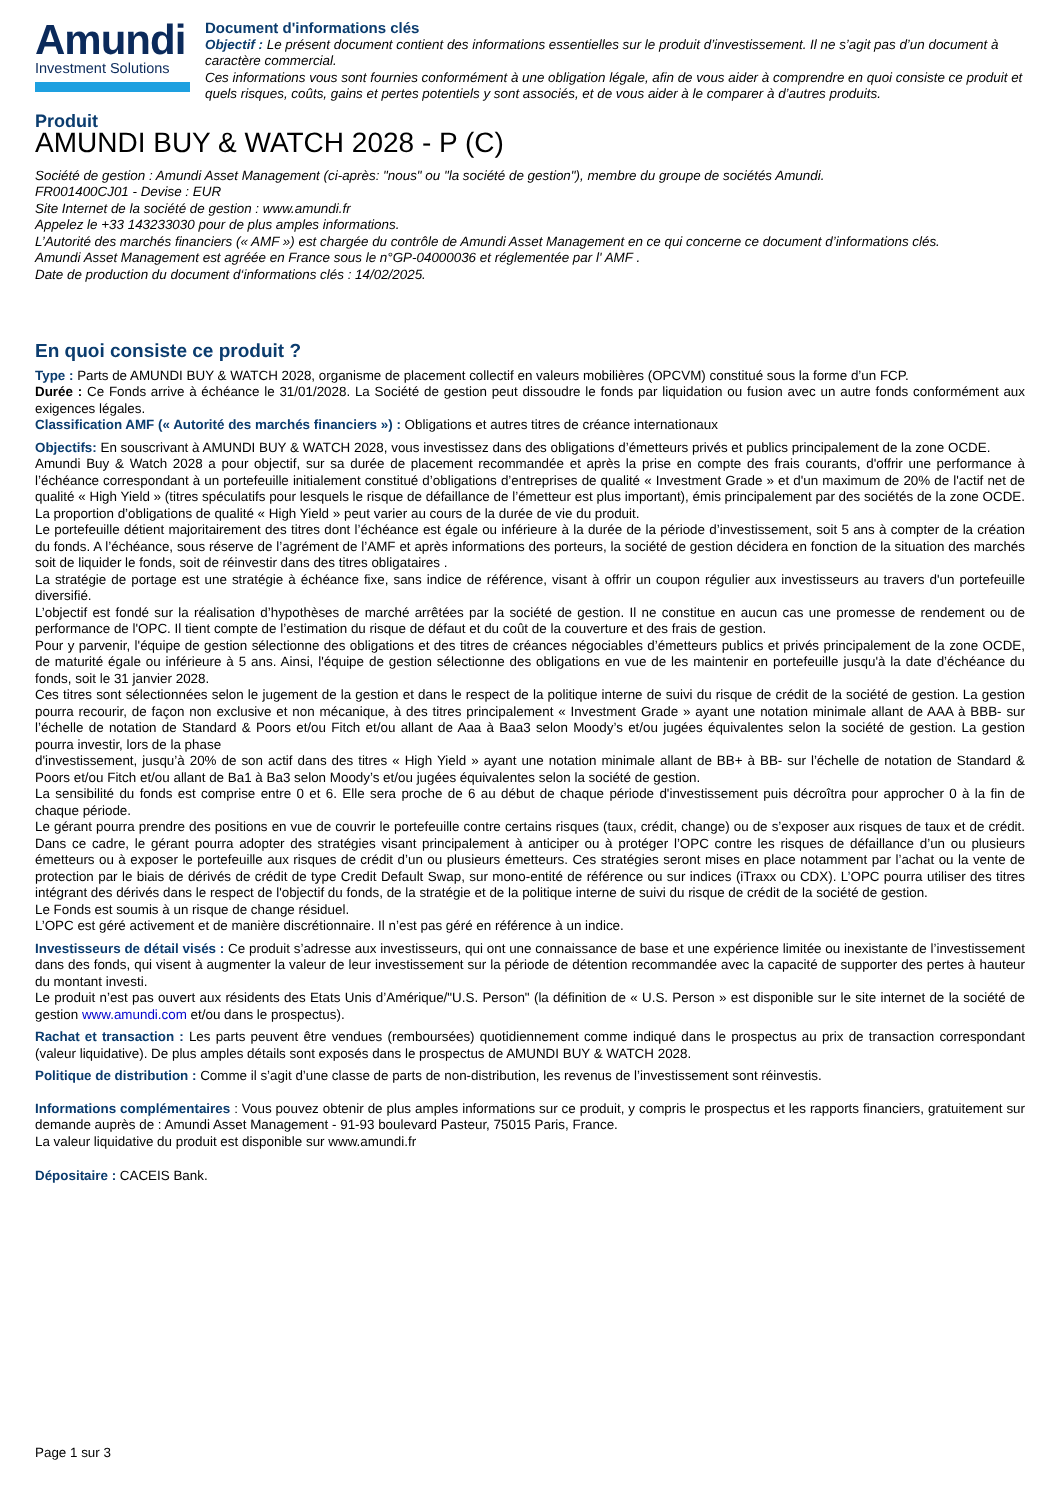Amundi
Investment Solutions
Document d'informations clés
Objectif : Le présent document contient des informations essentielles sur le produit d’investissement. Il ne s’agit pas d’un document à caractère commercial.
Ces informations vous sont fournies conformément à une obligation légale, afin de vous aider à comprendre en quoi consiste ce produit et quels risques, coûts, gains et pertes potentiels y sont associés, et de vous aider à le comparer à d’autres produits.
Produit
AMUNDI BUY & WATCH 2028 - P (C)
Société de gestion : Amundi Asset Management (ci-après: "nous" ou "la société de gestion"), membre du groupe de sociétés Amundi.
FR001400CJ01 - Devise : EUR
Site Internet de la société de gestion : www.amundi.fr
Appelez le +33 143233030 pour de plus amples informations.
L’Autorité des marchés financiers (« AMF ») est chargée du contrôle de Amundi Asset Management en ce qui concerne ce document d’informations clés.
Amundi Asset Management est agréée en France sous le n°GP-04000036 et réglementée par l' AMF .
Date de production du document d‘informations clés : 14/02/2025.
En quoi consiste ce produit ?
Type : Parts de AMUNDI BUY & WATCH 2028, organisme de placement collectif en valeurs mobilières (OPCVM) constitué sous la forme d’un FCP.
Durée : Ce Fonds arrive à échéance le 31/01/2028. La Société de gestion peut dissoudre le fonds par liquidation ou fusion avec un autre fonds conformément aux exigences légales.
Classification AMF (« Autorité des marchés financiers ») : Obligations et autres titres de créance internationaux
Objectifs: En souscrivant à AMUNDI BUY & WATCH 2028, vous investissez dans des obligations d’émetteurs privés et publics principalement de la zone OCDE.
Amundi Buy & Watch 2028 a pour objectif, sur sa durée de placement recommandée et après la prise en compte des frais courants, d'offrir une performance à l’échéance correspondant à un portefeuille initialement constitué d’obligations d’entreprises de qualité « Investment Grade » et d'un maximum de 20% de l'actif net de qualité « High Yield » (titres spéculatifs pour lesquels le risque de défaillance de l’émetteur est plus important), émis principalement par des sociétés de la zone OCDE. La proportion d’obligations de qualité « High Yield » peut varier au cours de la durée de vie du produit.
Le portefeuille détient majoritairement des titres dont l’échéance est égale ou inférieure à la durée de la période d’investissement, soit 5 ans à compter de la création du fonds. A l’échéance, sous réserve de l’agrément de l’AMF et après informations des porteurs, la société de gestion décidera en fonction de la situation des marchés soit de liquider le fonds, soit de réinvestir dans des titres obligataires .
La stratégie de portage est une stratégie à échéance fixe, sans indice de référence, visant à offrir un coupon régulier aux investisseurs au travers d'un portefeuille diversifié.
L’objectif est fondé sur la réalisation d’hypothèses de marché arrêtées par la société de gestion. Il ne constitue en aucun cas une promesse de rendement ou de performance de l'OPC. Il tient compte de l’estimation du risque de défaut et du coût de la couverture et des frais de gestion.
Pour y parvenir, l'équipe de gestion sélectionne des obligations et des titres de créances négociables d’émetteurs publics et privés principalement de la zone OCDE, de maturité égale ou inférieure à 5 ans. Ainsi, l'équipe de gestion sélectionne des obligations en vue de les maintenir en portefeuille jusqu'à la date d’échéance du fonds, soit le 31 janvier 2028.
Ces titres sont sélectionnées selon le jugement de la gestion et dans le respect de la politique interne de suivi du risque de crédit de la société de gestion. La gestion pourra recourir, de façon non exclusive et non mécanique, à des titres principalement « Investment Grade » ayant une notation minimale allant de AAA à BBB- sur l’échelle de notation de Standard & Poors et/ou Fitch et/ou allant de Aaa à Baa3 selon Moody’s et/ou jugées équivalentes selon la société de gestion. La gestion pourra investir, lors de la phase
d'investissement, jusqu’à 20% de son actif dans des titres « High Yield » ayant une notation minimale allant de BB+ à BB- sur l’échelle de notation de Standard & Poors et/ou Fitch et/ou allant de Ba1 à Ba3 selon Moody’s et/ou jugées équivalentes selon la société de gestion.
La sensibilité du fonds est comprise entre 0 et 6. Elle sera proche de 6 au début de chaque période d'investissement puis décroîtra pour approcher 0 à la fin de chaque période.
Le gérant pourra prendre des positions en vue de couvrir le portefeuille contre certains risques (taux, crédit, change) ou de s’exposer aux risques de taux et de crédit. Dans ce cadre, le gérant pourra adopter des stratégies visant principalement à anticiper ou à protéger l’OPC contre les risques de défaillance d’un ou plusieurs émetteurs ou à exposer le portefeuille aux risques de crédit d’un ou plusieurs émetteurs. Ces stratégies seront mises en place notamment par l’achat ou la vente de protection par le biais de dérivés de crédit de type Credit Default Swap, sur mono-entité de référence ou sur indices (iTraxx ou CDX). L’OPC pourra utiliser des titres intégrant des dérivés dans le respect de l'objectif du fonds, de la stratégie et de la politique interne de suivi du risque de crédit de la société de gestion.
Le Fonds est soumis à un risque de change résiduel.
L’OPC est géré activement et de manière discrétionnaire. Il n’est pas géré en référence à un indice.
Investisseurs de détail visés : Ce produit s’adresse aux investisseurs, qui ont une connaissance de base et une expérience limitée ou inexistante de l’investissement dans des fonds, qui visent à augmenter la valeur de leur investissement sur la période de détention recommandée avec la capacité de supporter des pertes à hauteur du montant investi.
Le produit n’est pas ouvert aux résidents des Etats Unis d’Amérique/"U.S. Person" (la définition de « U.S. Person » est disponible sur le site internet de la société de gestion www.amundi.com et/ou dans le prospectus).
Rachat et transaction : Les parts peuvent être vendues (remboursées) quotidiennement comme indiqué dans le prospectus au prix de transaction correspondant (valeur liquidative). De plus amples détails sont exposés dans le prospectus de AMUNDI BUY & WATCH 2028.
Politique de distribution : Comme il s’agit d’une classe de parts de non-distribution, les revenus de l’investissement sont réinvestis.
Informations complémentaires : Vous pouvez obtenir de plus amples informations sur ce produit, y compris le prospectus et les rapports financiers, gratuitement sur demande auprès de : Amundi Asset Management - 91-93 boulevard Pasteur, 75015 Paris, France.
La valeur liquidative du produit est disponible sur www.amundi.fr
Dépositaire : CACEIS Bank.
Page 1 sur 3